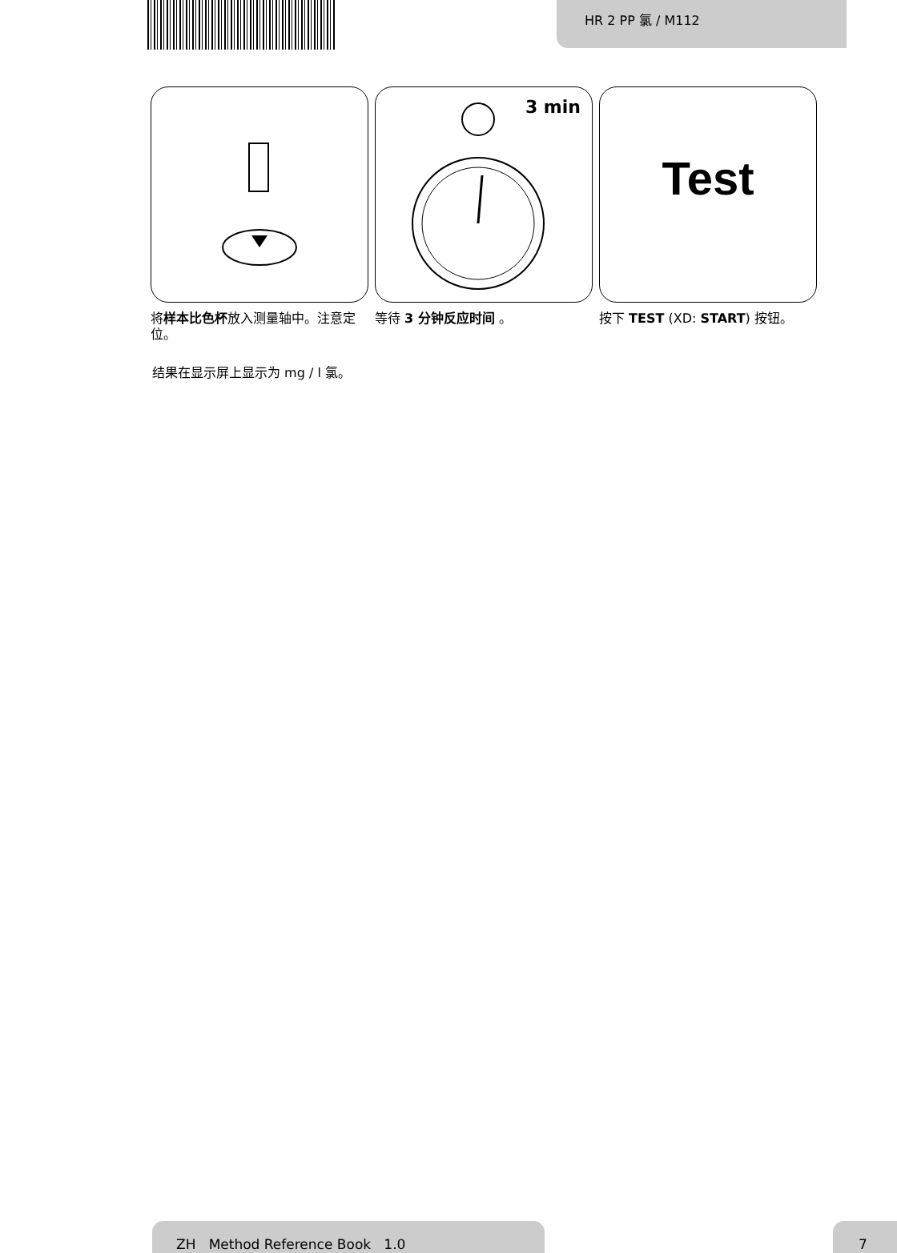HR 2 PP 氯 / M112
将样本比色杯放入测量轴中。注意定位。
3 min
等待 3 分钟反应时间 。
Test
按下 TEST (XD: START) 按钮。
结果在显示屏上显示为 mg / l 氯。
ZH Method Reference Book 1.0 7